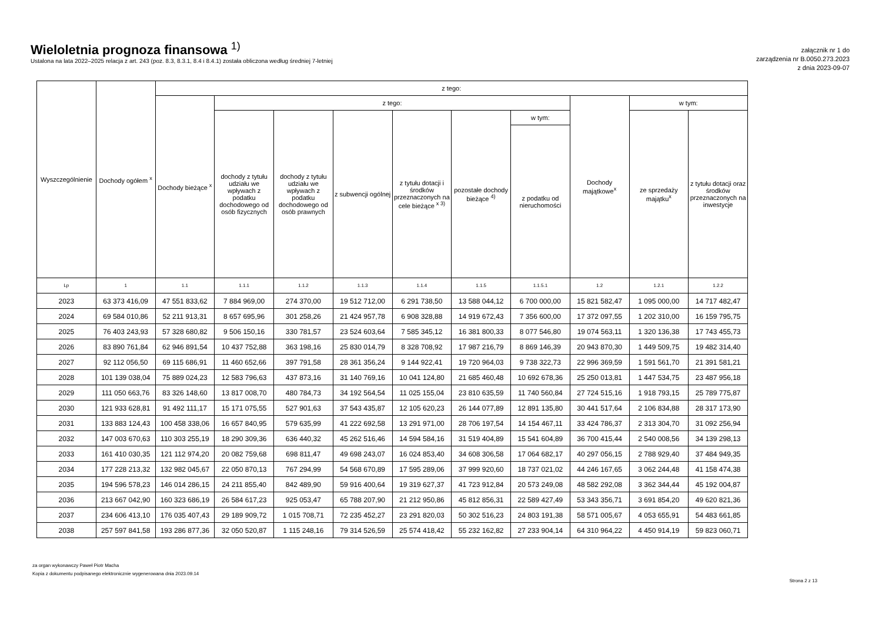Wieloletnia prognoza finansowa <sup>1)</sup>
Ustalona na lata 2022–2025 relacja z art. 243 (poz. 8.3, 8.3.1, 8.4 i 8.4.1) została obliczona według średniej 7-letniej
załącznik nr 1 do
zarządzenia nr B.0050.273.2023
z dnia 2023-09-07
| Wyszczególnienie | Dochody ogółem <sup>x</sup> | z tego: | | | | | | | | | |
| --- | --- | --- | --- | --- | --- | --- | --- | --- | --- | --- | --- |
| | | Dochody bieżące <sup>x</sup> | z tego: | | | | | | Dochody majątkowe<sup>x</sup> | w tym: | |
| | | | dochody z tytułu udziału we wpływach z podatku dochodowego od osób fizycznych | dochody z tytułu udziału we wpływach z podatku dochodowego od osób prawnych | z subwencji ogólnej | z tytułu dotacji i środków przeznaczonych na cele bieżące <sup>x 3)</sup> | pozostałe dochody bieżące <sup>4)</sup> | w tym: | | ze sprzedaży majątku<sup>x</sup> | z tytułu dotacji oraz środków przeznaczonych na inwestycje |
| | | | | | | | | z podatku od nieruchomości | | | |
| Lp | 1 | 1.1 | 1.1.1 | 1.1.2 | 1.1.3 | 1.1.4 | 1.1.5 | 1.1.5.1 | 1.2 | 1.2.1 | 1.2.2 |
| 2023 | 63 373 416,09 | 47 551 833,62 | 7 884 969,00 | 274 370,00 | 19 512 712,00 | 6 291 738,50 | 13 588 044,12 | 6 700 000,00 | 15 821 582,47 | 1 095 000,00 | 14 717 482,47 |
| 2024 | 69 584 010,86 | 52 211 913,31 | 8 657 695,96 | 301 258,26 | 21 424 957,78 | 6 908 328,88 | 14 919 672,43 | 7 356 600,00 | 17 372 097,55 | 1 202 310,00 | 16 159 795,75 |
| 2025 | 76 403 243,93 | 57 328 680,82 | 9 506 150,16 | 330 781,57 | 23 524 603,64 | 7 585 345,12 | 16 381 800,33 | 8 077 546,80 | 19 074 563,11 | 1 320 136,38 | 17 743 455,73 |
| 2026 | 83 890 761,84 | 62 946 891,54 | 10 437 752,88 | 363 198,16 | 25 830 014,79 | 8 328 708,92 | 17 987 216,79 | 8 869 146,39 | 20 943 870,30 | 1 449 509,75 | 19 482 314,40 |
| 2027 | 92 112 056,50 | 69 115 686,91 | 11 460 652,66 | 397 791,58 | 28 361 356,24 | 9 144 922,41 | 19 720 964,03 | 9 738 322,73 | 22 996 369,59 | 1 591 561,70 | 21 391 581,21 |
| 2028 | 101 139 038,04 | 75 889 024,23 | 12 583 796,63 | 437 873,16 | 31 140 769,16 | 10 041 124,80 | 21 685 460,48 | 10 692 678,36 | 25 250 013,81 | 1 447 534,75 | 23 487 956,18 |
| 2029 | 111 050 663,76 | 83 326 148,60 | 13 817 008,70 | 480 784,73 | 34 192 564,54 | 11 025 155,04 | 23 810 635,59 | 11 740 560,84 | 27 724 515,16 | 1 918 793,15 | 25 789 775,87 |
| 2030 | 121 933 628,81 | 91 492 111,17 | 15 171 075,55 | 527 901,63 | 37 543 435,87 | 12 105 620,23 | 26 144 077,89 | 12 891 135,80 | 30 441 517,64 | 2 106 834,88 | 28 317 173,90 |
| 2031 | 133 883 124,43 | 100 458 338,06 | 16 657 840,95 | 579 635,99 | 41 222 692,58 | 13 291 971,00 | 28 706 197,54 | 14 154 467,11 | 33 424 786,37 | 2 313 304,70 | 31 092 256,94 |
| 2032 | 147 003 670,63 | 110 303 255,19 | 18 290 309,36 | 636 440,32 | 45 262 516,46 | 14 594 584,16 | 31 519 404,89 | 15 541 604,89 | 36 700 415,44 | 2 540 008,56 | 34 139 298,13 |
| 2033 | 161 410 030,35 | 121 112 974,20 | 20 082 759,68 | 698 811,47 | 49 698 243,07 | 16 024 853,40 | 34 608 306,58 | 17 064 682,17 | 40 297 056,15 | 2 788 929,40 | 37 484 949,35 |
| 2034 | 177 228 213,32 | 132 982 045,67 | 22 050 870,13 | 767 294,99 | 54 568 670,89 | 17 595 289,06 | 37 999 920,60 | 18 737 021,02 | 44 246 167,65 | 3 062 244,48 | 41 158 474,38 |
| 2035 | 194 596 578,23 | 146 014 286,15 | 24 211 855,40 | 842 489,90 | 59 916 400,64 | 19 319 627,37 | 41 723 912,84 | 20 573 249,08 | 48 582 292,08 | 3 362 344,44 | 45 192 004,87 |
| 2036 | 213 667 042,90 | 160 323 686,19 | 26 584 617,23 | 925 053,47 | 65 788 207,90 | 21 212 950,86 | 45 812 856,31 | 22 589 427,49 | 53 343 356,71 | 3 691 854,20 | 49 620 821,36 |
| 2037 | 234 606 413,10 | 176 035 407,43 | 29 189 909,72 | 1 015 708,71 | 72 235 452,27 | 23 291 820,03 | 50 302 516,23 | 24 803 191,38 | 58 571 005,67 | 4 053 655,91 | 54 483 661,85 |
| 2038 | 257 597 841,58 | 193 286 877,36 | 32 050 520,87 | 1 115 248,16 | 79 314 526,59 | 25 574 418,42 | 55 232 162,82 | 27 233 904,14 | 64 310 964,22 | 4 450 914,19 | 59 823 060,71 |
za organ wykonawczy Paweł Piotr Macha
Kopia z dokumentu podpisanego elektronicznie wygenerowana dnia 2023.09.14
Strona 2 z 13